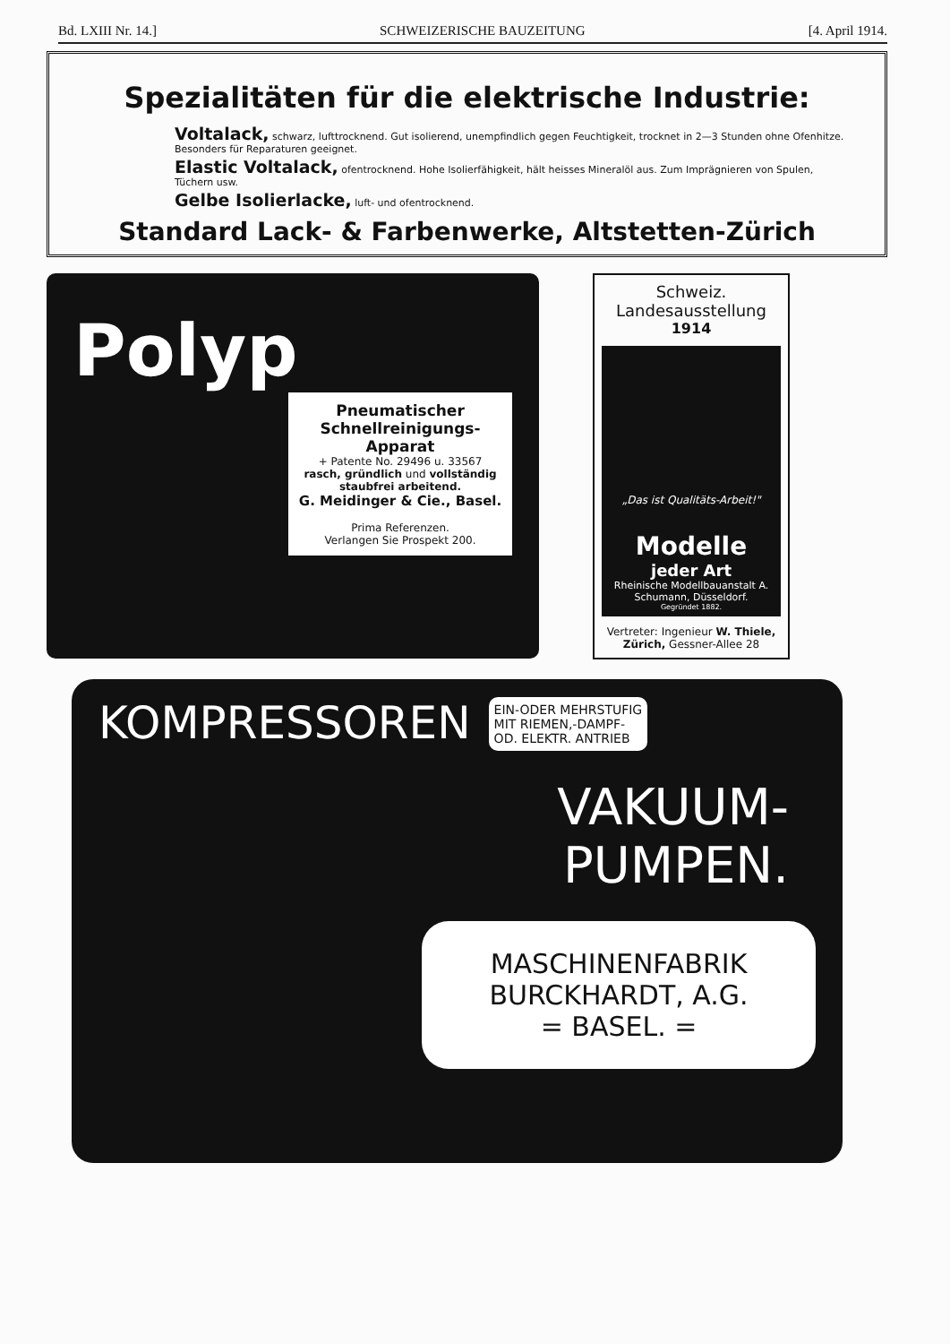Bd. LXIII Nr. 14.] SCHWEIZERISCHE BAUZEITUNG [4. April 1914.
Spezialitäten für die elektrische Industrie:
Voltalack, schwarz, lufttrocknend. Gut isolierend, unempfindlich gegen Feuchtigkeit, trocknet in 2—3 Stunden ohne Ofenhitze. Besonders für Reparaturen geeignet.
Elastic Voltalack, ofentrocknend. Hohe Isolierfähigkeit, hält heisses Mineralöl aus. Zum Imprägnieren von Spulen, Tüchern usw.
Gelbe Isolierlacke, luft- und ofentrocknend.
Standard Lack- & Farbenwerke, Altstetten-Zürich
Polyp
Pneumatischer
Schnellreinigungs-Apparat
+ Patente No. 29496 u. 33567
rasch, gründlich und vollständig staubfrei arbeitend.
G. Meidinger & Cie., Basel.
Prima Referenzen.
Verlangen Sie Prospekt 200.
Schweiz. Landesausstellung
1914
„Das ist Qualitäts-Arbeit!"
Modelle
jeder Art
Rheinische Modellbauanstalt A. Schumann, Düsseldorf.
Gegründet 1882.
Vertreter: Ingenieur W. Thiele,
Zürich, Gessner-Allee 28
KOMPRESSOREN EIN-ODER MEHRSTUFIG
MIT RIEMEN,-DAMPF-
OD. ELEKTR. ANTRIEB
VAKUUM-
PUMPEN.
MASCHINENFABRIK
BURCKHARDT, A.G.
= BASEL. =